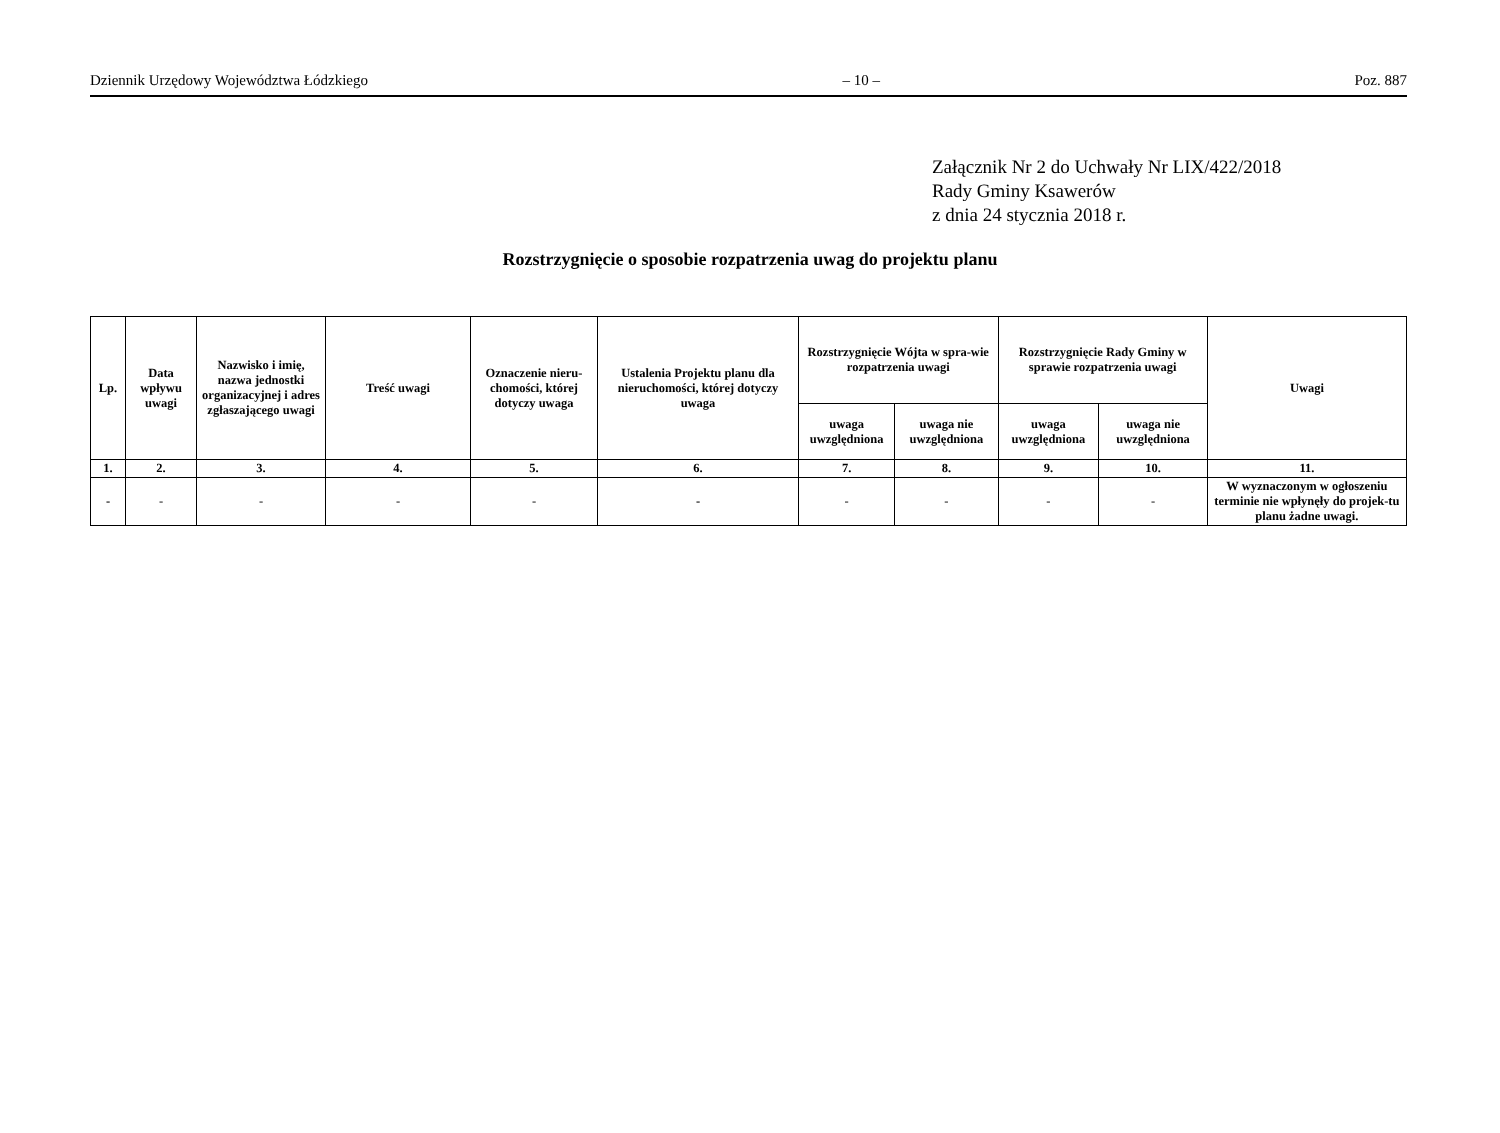Dziennik Urzędowy Województwa Łódzkiego – 10 – Poz. 887
Załącznik Nr 2 do Uchwały Nr LIX/422/2018
Rady Gminy Ksawerów
z dnia 24 stycznia 2018 r.
Rozstrzygnięcie o sposobie rozpatrzenia uwag do projektu planu
| Lp. | Data wpływu uwagi | Nazwisko i imię, nazwa jednostki organizacyjnej i adres zgłaszającego uwagi | Treść uwagi | Oznaczenie nieru-chomości, której dotyczy uwaga | Ustalenia Projektu planu dla nieruchomości, której dotyczy uwaga | Rozstrzygnięcie Wójta w spra-wie rozpatrzenia uwagi | | Rozstrzygnięcie Rady Gminy w sprawie rozpatrzenia uwagi | | Uwagi |
| --- | --- | --- | --- | --- | --- | --- | --- | --- | --- | --- |
| | | | | | | uwaga uwzględniona | uwaga nie uwzględniona | uwaga uwzględniona | uwaga nie uwzględniona | |
| 1. | 2. | 3. | 4. | 5. | 6. | 7. | 8. | 9. | 10. | 11. |
| - | - | - | - | - | - | - | - | - | - | W wyznaczonym w ogłoszeniu terminie nie wpłynęły do projek-tu planu żadne uwagi. |